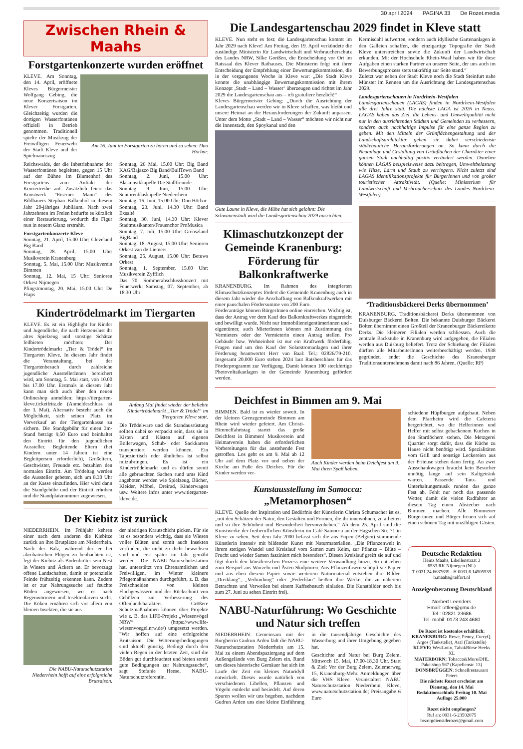30 april 2024 PAGINA 33 De Rozet.media
Zwischen Rhein & Maahs
Forstgartenkonzerte wurden eröffnet
KLEVE. Am Sonntag, den 14. April, eröffnete Kleves Bürgermeister Wolfgang Gebing, die neue Konzertsaison im Klever Forstgarten. Gleichzeitig wurden die dortigen Wasserfontänen offiziell in Betrieb genommen. Traditionell spielte der Musikzug der Freiwilligen Feuerwehr der Stadt Kleve und der Spielmannszug
Am 16. Juni im Forstgarten zu hören und zu sehen: Duo Hörbar.
Reichswalde, der die Inbetriebnahme der Wasserfontänen begleitete, gegen 15 Uhr auf der Bühne im Blumenhof des Forstgartens zum Auftakt der Konzertreihe auf. Zusätzlich feiert das Kunstwerk "Eiserner Mann" des Bildhauers Stephan Balkenhol in diesem Jahr 20-jähriges Jubiläum. Nach zwei Jahrzehnten im Freien bedurfte es kürzlich einer Restaurierung, wodurch die Figur nun in neuem Glanz erstrahlt.
Forstgartenkonzerte Kleve
Sonntag, 21. April, 15.00 Uhr: Cleveland Big Band
Sonntag, 28. April, 15.00 Uhr: Musikverein Kranenburg
Sonntag, 5. Mai, 15.00 Uhr: Musikverein Bimmen
Sonntag, 12. Mai, 15 Uhr: Senioren Orkest Nijmegen
Pfingstmontag, 20. Mai, 15.00 Uhr: De Fraps
Sonntag, 26 Mai, 15.00 Uhr: Big Band KAG/Bajazzo Big Band/BullTown Band
Sonntag, 2. Juni, 15.00 Uhr: Blasmusikkapelle Die Stallfreunde
Sonntag, 9. Juni, 15.00 Uhr: Seniorenblaskapelle Niederrhein
Sonntag, 16. Juni, 15.00 Uhr: Duo Hörbar
Sonntag, 23. Juni, 14.30 Uhr: Band Exsaltè
Sonntag, 30. Juni, 14.30 Uhr: Klever Stadtmusikanten/Frauenchor ProMusica
Sonntag, 7. Juli, 15.00 Uhr: Grenszland BigBand
Sonntag, 18. August, 15.00 Uhr: Senioren Orkest van de Liemers
Sonntag, 25. August, 15.00 Uhr: Betuws Orkest
Sonntag, 1. September, 15.00 Uhr: Musikverein Zyfflich
Das 70. Sommerabschlusskonzert mit Feuerwerk: Samstag, 07. September, ab 18.30 Uhr
Kindertrödelmarkt im Tiergarten
KLEVE. Es ist ein Highlight für Kinder und Jugendliche, die nach Herzenslust ihr altes Spielzeug und sonstige Schätze feilbieten möchten: Der Kindertrödelmarkt „Tier & Trödel“ im Tiergarten Kleve. In diesem Jahr findet die Veranstaltung, bei der Tiergartenbesuch durch zahlreiche jugendliche AusstellerInnen bereichert wird, am Sonntag, 5. Mai statt, von 10.00 bis 17.00 Uhr. Erstmals in diesem Jahr kann man sich auch über den neuen Onlineshop anmelden: https://tiergarten-kleve.ticketfritz.de (Anmeldeschluss ist der 3. Mai). Alternativ besteht auch die Möglichkeit, sich seinen Platz im Vorverkauf an der Tiergartenkasse zu sichern. Die Standgebühr für einen 3m-Stand beträgt 9,50 Euro und beinhaltet den Eintritt für den jugendlichen Aussteller. Begleitende Eltern (bei Kindern unter 14 Jahren ist eine Begleitperson erforderlich), Großeltern, Geschwister, Freunde etc. bezahlen den normalen Eintritt. Am Trödeltag werden die Aussteller gebeten, sich um 8.30 Uhr an der Kasse einzufinden. Hier wird dann die Standgebühr und der Eintritt erhoben und die Standplatznummer zugewiesen.
Anfang Mai findet wieder der beliebte Kindertrödelmarkt „Tier & Trödel“ im Tiergarten Kleve statt.
Die Trödelware und die Standausrüstung sollten dabei so verpackt sein, dass sie in Kisten und Kästen auf eigenen Bollerwagen, Schub- oder Sackkarren transportiert werden können. Ein Tapeziertisch oder ähnliches ist selbst mitzubringen. Es ist ein Kindertrödelmarkt und es dürfen somit alle gebrauchten Sachen rund ums Kind angeboten werden wie Spielzeug, Bücher, Kleider, Möbel, Dreirad, Kinderwagen usw. Weitere Infos unter www.tiergarten-kleve.de.
Der Kiebitz ist zurück
NIEDERRHEIN. Im Frühjahr kehren einer nach dem anderen die Kiebitze zurück an ihre Brutplätze am Niederrhein. Nach der Balz, während der er bei akrobatischen Flügen zu beobachten ist, legt der Kiebitz als Bodenbrüter sein Nest in Wiesen und Äckern an. Er bevorzugt offene Landschaften, damit er potenzielle Feinde frühzeitig erkennen kann. Zudem ist er zur Nahrungssuche auf feuchte Böden angewiesen, wo er nach Regenwürmern und Insektenlarven sucht. Die Küken ernähren sich vor allem von kleinen Insekten, die sie aus
Die NABU-Naturschutzstation Niederrhein hofft auf eine erfolgreiche Brutsaison.
der niedrigen Krautschicht picken. Für sie ist es besonders wichtig, dass sie Wiesen voller Blüten und somit auch Insekten vorfinden, die nicht zu dicht bewachsen sind und erst später im Jahr gemäht werden. Die NABU-Naturschutzstation hat, unterstützt von Ehrenamtlichen und Freiwilligen, im Winter kleinere Pflegemaßnahmen durchgeführt, z. B. das Freischneiden von kleinen Flachgewässern und der Rückschnitt von Gehölzen zur Verbesserung des Offenlandcharakters. Größere Schutzmaßnahmen können über Projekte wie z. B. das LIFE-Projekt „Wiesenvögel NRW“ (https://www.life-wiesenvoegel.nrw.de/) umgesetzt werden. "Wir hoffen auf eine erfolgreiche Brutsaison. Die Witterungsbedingungen sind aktuell günstig. Bedingt durch den vielen Regen in der letzten Zeit, sind die Böden gut durchfeuchtet und bieten somit gute Bedingungen zur Nahrungssuche“, sagt Stefanie Heese, NABU-Naturschutzreferentin.
Die Landesgartenschau 2029 findet in Kleve statt
KLEVE. Nun steht es fest: die Landesgartenschau kommt im Jahr 2029 nach Kleve! Am Freitag, den 19. April verkündete die zuständige Ministerin für Landwirtschaft und Verbraucherschutz des Landes NRW, Silke Gorißen, die Entscheidung vor Ort im Ratssaal des Klever Rathauses. Die Ministerin folgt mit ihrer Entscheidung der Empfehlung einer Bewertungskommission, die in der vergangenen Woche in Kleve war: „Die Stadt Kleve konnte die unabhängige Bewertungskommission mit ihrem Konzept ‚Stadt – Land – Wasser‘ überzeugen und richtet im Jahr 2029 die Landesgartenschau aus – ich gratuliere herzlich!“
Kleves Bürgermeister Gebing: „Durch die Ausrichtung der Landesgartenschau werden wir in Kleve schaffen, was bleibt und unsere Heimat an die Herausforderungen der Zukunft anpassen. Unter dem Motto „Stadt – Land – Wasser“ möchten wir nicht nur die Innenstadt, den Spoykanal und den
Gute Laune in Kleve, die Mühe hat sich gelohnt: Die Schwanenstadt wird die Landesgartenschau 2029 ausrichten.
Klimaschutzkonzept der Gemeinde Kranenburg: Förderung für Balkonkraftwerke
KRANENBURG. Im Rahmen des integrierten Klimaschutzkonzeptes fördert die Gemeinde Kranenburg auch in diesem Jahr wieder die Anschaffung von Balkonkraftwerken mit einer pauschalen Fördersumme von 200 Euro.
Förderanträge können BürgerInnen online einreichen. Wichtig ist, dass der Antrag vor dem Kauf des Balkonkraftwerkes eingereicht und bewilligt wurde. Nicht nur Immobilieneigentümerinnen und -eigentümer, auch MieterInnen können mit Zustimmung des Vermieters oder der Vermieterin einen Antrag stellen. Pro Gebäude bzw. Wohneinheit ist nur ein Kraftwerk förderfähig. Fragen rund um den Kauf der Solarstromanlagen und ihrer Förderung beantwortet Herr van Baal: Tel.: 02826/79-210. Insgesamt 20.000 Euro stehen 2024 laut Ratsbeschluss für das Förderprogramm zur Verfügung. Damit können 100 steckfertige Photovoltaikanlagen in der Gemeinde Kranenburg gefördert werden.
Kermisdahl aufwerten, sondern auch idyllische Gartenanlagen in den Galleien schaffen, die einzigartige Topografie der Stadt Kleve unterstreichen sowie die Zukunft der Landwirtschaft erkunden. Mit der Hochschule Rhein-Waal haben wir für diese Aufgaben einen starken Partner an unserer Seite, der uns auch im Bewerbungsprozess stets tatkräftig zur Seite stand.“
Zuletzt war neben der Stadt Kleve noch die Stadt Steinfurt nahe Münster im Rennen um die Ausrichtung der Landesgartenschau 2029.
Landesgartenschauen in Nordrhein-Westfalen
Landesgartenschauen (LAGAS) finden in Nordrhein-Westfalen alle drei Jahre statt. Die nächste LAGA ist 2026 in Neuss. LAGAS haben das Ziel, die Lebens- und Umweltqualität nicht nur in den ausrichtenden Städten und Gemeinden zu verbessern, sondern auch nachhaltige Impulse für eine ganze Region zu geben. Mit den Mitteln der Grünflächengestaltung und der Landschaftsarchitektur gehen sie dabei verschiedenste städtebauliche Herausforderungen an. So kann durch die Neuanlage und Gestaltung von Grünflächen der Charakter einer ganzen Stadt nachhaltig positiv verändert werden. Daneben können LAGAS beispielsweise dazu beitragen, Umweltbelastung wie Hitze, Lärm und Staub zu verringern. Nicht zuletzt sind LAGAS Identifikationsprojekte für BürgerInnen und von großer touristischer Attraktivität. (Quelle: Ministerium für Landwirtschaft und Verbraucherschutz des Landes Nordrhein-Westfalen)
‘Traditionsbäckerei Derks übernommen’
KRANENBURG. Traditionsbäckerei Derks übernommen von Duisburger Bäckerei Bolten. Die bekannte Duisburger Bäckerei Bolten übernimmt einen Großteil der Kranenburger Bäckereikette Derks. Die kleineren Filialen werden schliessen. Auch die zentrale Backstube in Kranenburg wird aufgegeben, die Filialen werden aus Duisburg beliefert. Trotz der Schießung der Filialen dürften alle MitarbeiterInnen weiterbeschäftigt werden. 1938 gegründet, endet die Geschichte des Kranenburger Traditionsunternehmens damit nach 86 Jahren. (Quelle: RP)
Deichfest in Bimmen am 9. Mai
BIMMEN. Bald ist es wieder soweit. In der kleinen Grenzgemeinde Bimmen am Rhein wird wieder gefeiert. Am Christi-Himmelfahrtstag startet das große Deichfest in Bimmen! Musikverein und Heimatverein haben die erforderlichen Vorbereitungen für das anstehende Fest getroffen. Los geht es am 9. Mai ab 12 Uhr auf dem Platz vor und neben der Kirche am Fuße des Deiches. Für die Kinder werden ver-
Auch Kinder werden beim Deichfest am 9. Mai ihren Spaß haben.
Kunstausstellung im Samocca:
„Metamorphosen“
KLEVE. Quelle der Inspiration und Bedürfnis der Künstlerin Christa Schumacher ist es, „mit den Schätzen der Natur, den Gestalten und Formen, die ihr innewohnen, zu arbeiten und so ihre Schönheit und Besonderheit hervorzuheben.“ Ab dem 25. April sind die Kunstwerke der freiberuflichen Künstlerin im Café Samocca an der Hagschen Str. 71 in Kleve zu sehen. Seit dem Jahr 2000 befasst sich die aus Eupen (Belgien) stammende Künstlerin intensiv mit bildender Kunst mit Naturmaterialien. „Die Pflanzenwelt in ihrem stetigen Wandel und Kreislauf vom Samen zum Keim, zur Pflanze – Blüte – Frucht und wieder Samen fasziniert mich besonders“. Diesen Kreislauf greift sie auf und fügt durch den künstlerischen Prozess eine weitere Verwandlung hinzu. So entstehen zum Beispiel aus Wurzeln und Ästen Skulpturen. Aus Pflanzenfasern schöpft sie Papier und aus eben diesem Papier sowie weiterem Naturmaterial entstehen ihre Bilder. „Dreiklang“, „Verbindung“ oder „Federblau“ heißen ihre Werke, die zu näherem Betrachten und Verweilen bei einem Kaffeebesuch einladen. Die Kunstbilder noch bis zum 27. Juni zu sehen Eintritt frei).
NABU-Naturführung: Wo Geschichte und Natur sich treffen
NIEDERRHEIN. Gemeinsam mit der Burgherrin Gudrun Arden lädt die NABU-Naturschutzstation Niederrhein am 15. Mai zu einem Abendspaziergang auf dem Außengelände von Burg Zelem ein. Rund um dieses historische Gemäuer hat sich im Laufe der Zeit ein kleines Naturidyll entwickelt. Dieses wurde natürlich von verschiedenen Libellen, Pflanzen und Vögeln entdeckt und besiedelt. Auf deren Spuren wollen wir uns begeben, nachdem Gudrun Arden uns eine kleine Einführung in die tausendjährige Geschichte des Wasserburg und ihrer Umgebung gegeben hat.
Geschichte und Natur bei Burg Zelem. Mittwoch 15. Mai, 17.00-18.30 Uhr. Start & Ziel: Vor der Burg Zelem, Zelemerweg 15, Kranenburg-Mehr. Anmeldungen über die VHS Kleve. Veranstalter: NABU Naturschutzstation Niederrhein, Kleve, www.naturschutzstation.de; Preisangabe 6 Euro
schiedene Hüpfburgen aufgebaut. Neben dem Pfarrheim wird die Cafeteria hergerichtet, wo die Helferinnen und Helfer mit selbst gebackenem Kuchen in den Startlöchern stehen. Die Metzgerei Quartier sorgt dafür, dass die Küche zu Hause nicht benötigt wird. Spezialitäten vom Grill und sonstige Leckereien aus der Friteuse stehen dann fertig. An zwei Ausschankwagen braucht kein Besucher unnötig lange auf sein Kaltgetränk warten. Passende Tanz- und Unterhaltungsmusik runden das ganze Fest ab. Fehlt nur noch das passende Wetter, damit die vielen Radfahrer an diesem Tag einen Abstecher nach Bimmen machen. Alle Bimmener Bürgerinnen und Bürger freuen sich auf einen schönen Tag mit unzähligen Gästen.
Deutsche Redaktion
Heinz Maahs, Libellenstraat 3
6533 RK Nijmegen (NL)
T 0031.24.6637639 - H 0031.6.14505539
h.maahs@telfort.nl
Anzeigenberatung Deutschland
Norbert Leenders
Email: ottlee@gmx.de
Tel.: 02821 23686
Tel. mobil: 0173 243 4680
De Rozet ist kostenlos erhältlich:
KRANENBURG: Rewe, Penny, CurryQ, Argos (Tankstelle), Aral (Tankstelle)
KLEVE: WestLotto, TabakBörse Heeks XL
MATERBORN: Tobacco&More/DHL Paketshop 567 (Kapellenstr. 13)
DONSBRÜGGEN: Schnellrestaurant Peters
Die nächste Rozet erscheint am Dienstag, den 14. Mai
Redaktionsschluß: Freitag 10. Mai
Auflage 25.000
Rozet nicht empfangen?
Ruf an: 0031-6-23502075
bezorgdienstderozet@gmail.com